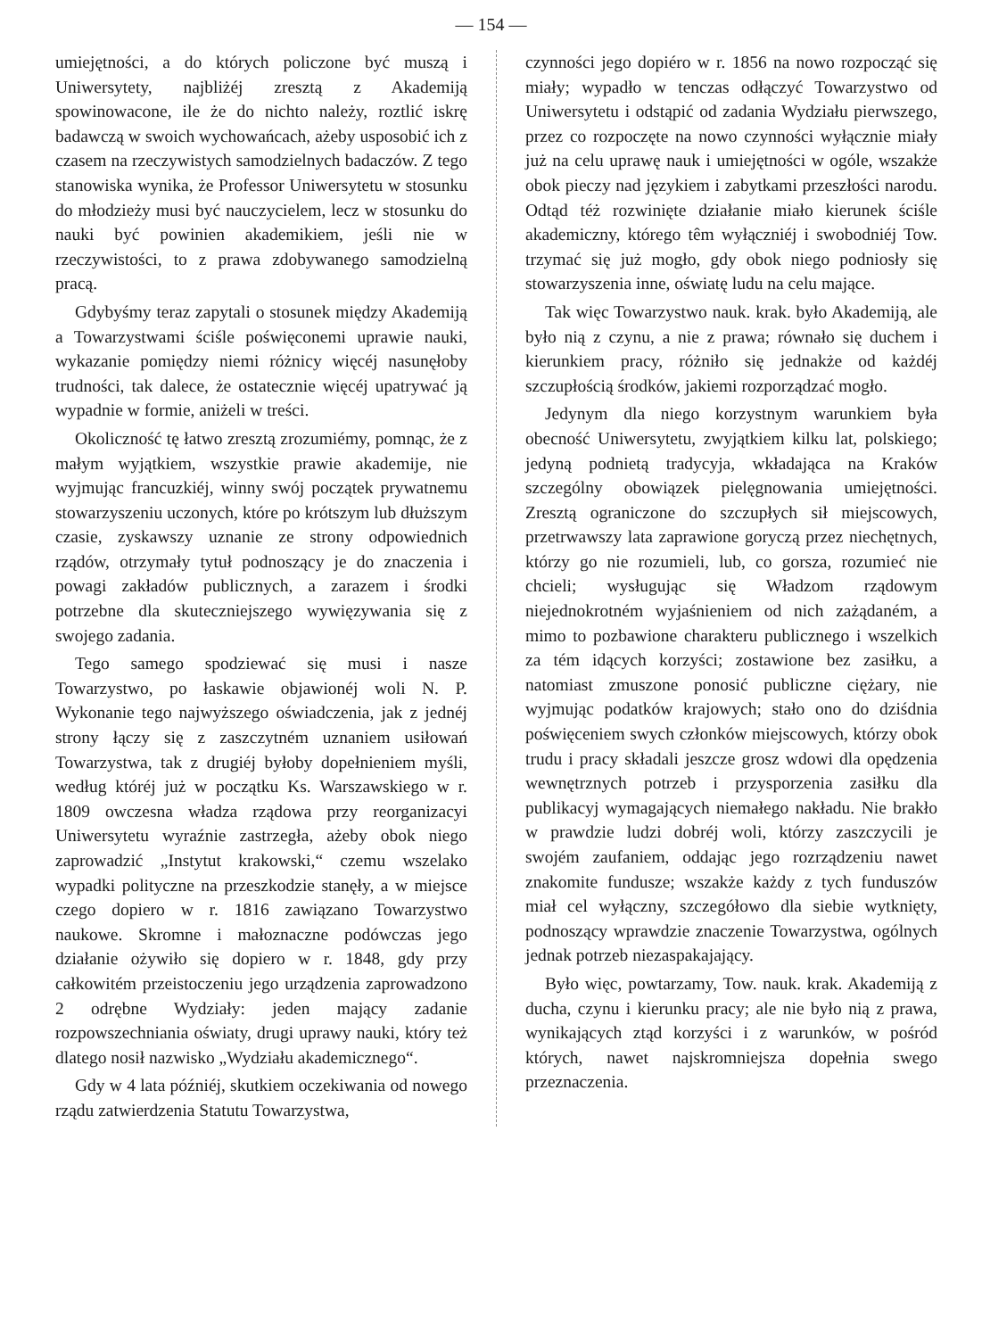— 154 —
umiejętności, a do których policzone być muszą i Uniwersytety, najbliżéj zresztą z Akademiją spowinowacone, ile że do nichto należy, roztlić iskrę badawczą w swoich wychowańcach, ażeby usposobić ich z czasem na rzeczywistych samodzielnych badaczów. Z tego stanowiska wynika, że Professor Uniwersytetu w stosunku do młodzieży musi być nauczycielem, lecz w stosunku do nauki być powinien akademikiem, jeśli nie w rzeczywistości, to z prawa zdobywanego samodzielną pracą.
Gdybyśmy teraz zapytali o stosunek między Akademiją a Towarzystwami ściśle poświęconemi uprawie nauki, wykazanie pomiędzy niemi różnicy więcéj nasunęłoby trudności, tak dalece, że ostatecznie więcéj upatrywać ją wypadnie w formie, aniżeli w treści.
Okoliczność tę łatwo zresztą zrozumiémy, pomnąc, że z małym wyjątkiem, wszystkie prawie akademije, nie wyjmując francuzkiéj, winny swój początek prywatnemu stowarzyszeniu uczonych, które po krótszym lub dłuższym czasie, zyskawszy uznanie ze strony odpowiednich rządów, otrzymały tytuł podnoszący je do znaczenia i powagi zakładów publicznych, a zarazem i środki potrzebne dla skuteczniejszego wywięzywania się z swojego zadania.
Tego samego spodziewać się musi i nasze Towarzystwo, po łaskawie objawionéj woli N. P. Wykonanie tego najwyższego oświadczenia, jak z jednéj strony łączy się z zaszczytném uznaniem usiłowań Towarzystwa, tak z drugiéj byłoby dopełnieniem myśli, według któréj już w początku Ks. Warszawskiego w r. 1809 owczesna władza rządowa przy reorganizacyi Uniwersytetu wyraźnie zastrzegła, ażeby obok niego zaprowadzić „Instytut krakowski,“ czemu wszelako wypadki polityczne na przeszkodzie stanęły, a w miejsce czego dopiero w r. 1816 zawiązano Towarzystwo naukowe. Skromne i małoznaczne podówczas jego działanie ożywiło się dopiero w r. 1848, gdy przy całkowitém przeistoczeniu jego urządzenia zaprowadzono 2 odrębne Wydziały: jeden mający zadanie rozpowszechniania oświaty, drugi uprawy nauki, który też dlatego nosił nazwisko „Wydziału akademicznego“.
Gdy w 4 lata późniéj, skutkiem oczekiwania od nowego rządu zatwierdzenia Statutu Towarzystwa,
czynności jego dopiéro w r. 1856 na nowo rozpocząć się miały; wypadło w tenczas odłączyć Towarzystwo od Uniwersytetu i odstąpić od zadania Wydziału pierwszego, przez co rozpoczęte na nowo czynności wyłącznie miały już na celu uprawę nauk i umiejętności w ogóle, wszakże obok pieczy nad językiem i zabytkami przeszłości narodu. Odtąd téż rozwinięte działanie miało kierunek ściśle akademiczny, którego têm wyłączniéj i swobodniéj Tow. trzymać się już mogło, gdy obok niego podniosły się stowarzyszenia inne, oświatę ludu na celu mające.
Tak więc Towarzystwo nauk. krak. było Akademiją, ale było nią z czynu, a nie z prawa; równało się duchem i kierunkiem pracy, różniło się jednakże od każdéj szczupłością środków, jakiemi rozporządzać mogło.
Jedynym dla niego korzystnym warunkiem była obecność Uniwersytetu, zwyjątkiem kilku lat, polskiego; jedyną podnietą tradycyja, wkładająca na Kraków szczególny obowiązek pielęgnowania umiejętności. Zresztą ograniczone do szczupłych sił miejscowych, przetrwawszy lata zaprawione goryczą przez niechętnych, którzy go nie rozumieli, lub, co gorsza, rozumieć nie chcieli; wysługując się Władzom rządowym niejednokrotném wyjaśnieniem od nich zażądaném, a mimo to pozbawione charakteru publicznego i wszelkich za tém idących korzyści; zostawione bez zasiłku, a natomiast zmuszone ponosić publiczne ciężary, nie wyjmując podatków krajowych; stało ono do dziśdnia poświęceniem swych członków miejscowych, którzy obok trudu i pracy składali jeszcze grosz wdowi dla opędzenia wewnętrznych potrzeb i przysporzenia zasiłku dla publikacyj wymagających niemałego nakładu. Nie brakło w prawdzie ludzi dobréj woli, którzy zaszczycili je swojém zaufaniem, oddając jego rozrządzeniu nawet znakomite fundusze; wszakże każdy z tych funduszów miał cel wyłączny, szczegółowo dla siebie wytknięty, podnoszący wprawdzie znaczenie Towarzystwa, ogólnych jednak potrzeb niezaspakajający.
Było więc, powtarzamy, Tow. nauk. krak. Akademiją z ducha, czynu i kierunku pracy; ale nie było nią z prawa, wynikających ztąd korzyści i z warunków, w pośród których, nawet najskromniejsza dopełnia swego przeznaczenia.